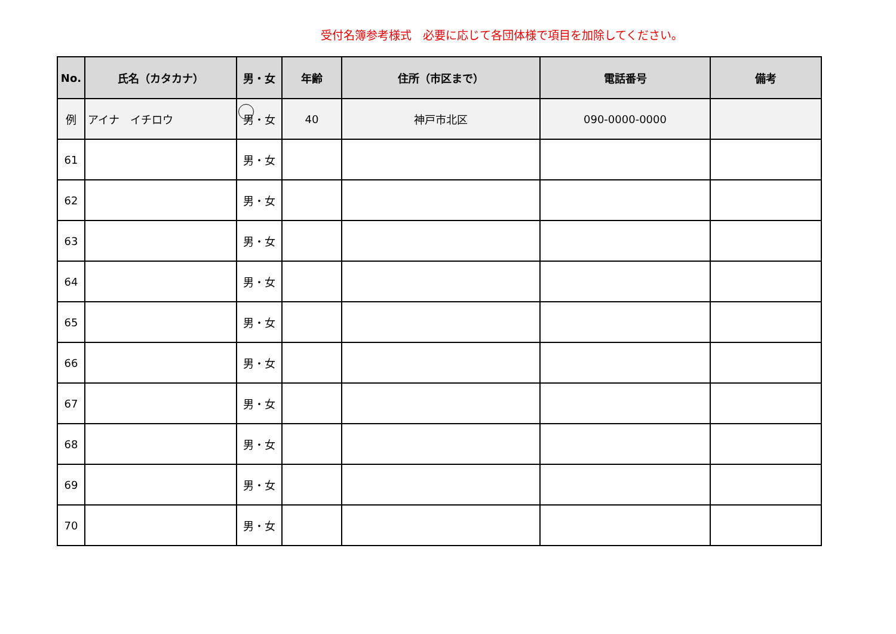受付名簿参考様式　必要に応じて各団体様で項目を加除してください。
| No. | 氏名（カタカナ） | 男・女 | 年齢 | 住所（市区まで） | 電話番号 | 備考 |
| --- | --- | --- | --- | --- | --- | --- |
| 例 | アイナ イチロウ | 男・女 | 40 | 神戸市北区 | 090-0000-0000 | |
| 61 | | 男・女 | | | | |
| 62 | | 男・女 | | | | |
| 63 | | 男・女 | | | | |
| 64 | | 男・女 | | | | |
| 65 | | 男・女 | | | | |
| 66 | | 男・女 | | | | |
| 67 | | 男・女 | | | | |
| 68 | | 男・女 | | | | |
| 69 | | 男・女 | | | | |
| 70 | | 男・女 | | | | |